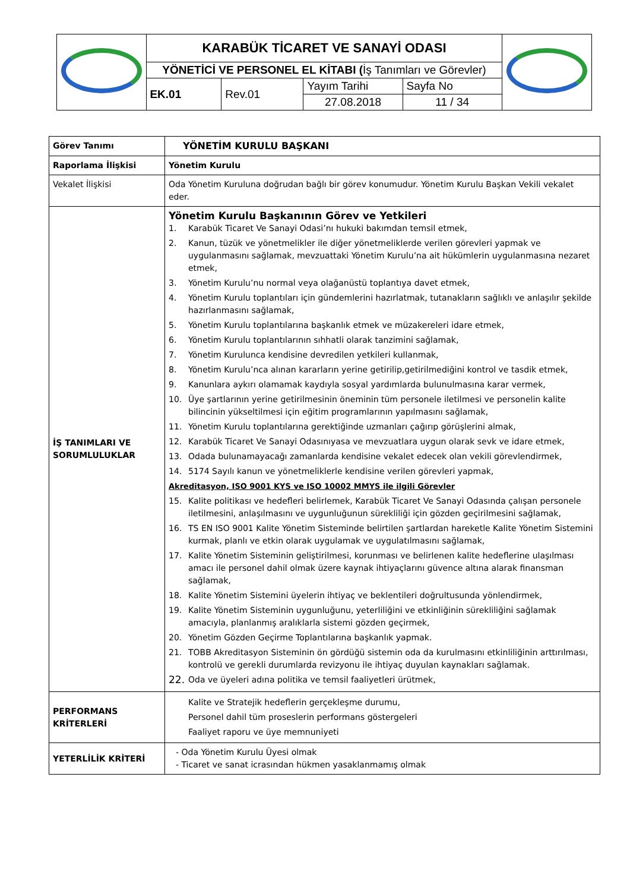| | KARABÜK TİCARET VE SANAYİ ODASI | | | | |
| | YÖNETİCİ VE PERSONEL EL KİTABI ( İş Tanımları ve Görevler) | | | | |
| | EK.01 | Rev.01 | Yayım Tarihi 27.08.2018 | Sayfa No 11 / 34 | |
| Görev Tanımı | YÖNETİM KURULU BAŞKANI |
| Raporlama İlişkisi | Yönetim Kurulu |
| Vekalet İlişkisi | Oda Yönetim Kuruluna doğrudan bağlı bir görev konumudur. Yönetim Kurulu Başkan Vekili vekalet eder. |
| İŞ TANIMLARI VE SORUMLULUKLAR | Yönetim Kurulu Başkanının Görev ve Yetkileri 1. Karabük Ticaret Ve Sanayi Odasi’nı hukuki bakımdan temsil etmek, 2. Kanun, tüzük ve yönetmelikler ile diğer yönetmeliklerde verilen görevleri yapmak ve uygulanmasını sağlamak, mevzuattaki Yönetim Kurulu’na ait hükümlerin uygulanmasına nezaret etmek, 3. Yönetim Kurulu’nu normal veya olağanüstü toplantıya davet etmek, 4. Yönetim Kurulu toplantıları için gündemlerini hazırlatmak, tutanakların sağlıklı ve anlaşılır şekilde hazırlanmasını sağlamak, 5. Yönetim Kurulu toplantılarına başkanlık etmek ve müzakereleri idare etmek, 6. Yönetim Kurulu toplantılarının sıhhatli olarak tanzimini sağlamak, 7. Yönetim Kurulunca kendisine devredilen yetkileri kullanmak, 8. Yönetim Kurulu’nca alınan kararların yerine getirilip,getirilmediğini kontrol ve tasdik etmek, 9. Kanunlara aykırı olamamak kaydıyla sosyal yardımlarda bulunulmasına karar vermek, 10. Üye şartlarının yerine getirilmesinin öneminin tüm personele iletilmesi ve personelin kalite bilincinin yükseltilmesi için eğitim programlarının yapılmasını sağlamak, 11. Yönetim Kurulu toplantılarına gerektiğinde uzmanları çağırıp görüşlerini almak, 12. Karabük Ticaret Ve Sanayi Odasınıyasa ve mevzuatlara uygun olarak sevk ve idare etmek, 13. Odada bulunamayacağı zamanlarda kendisine vekalet edecek olan vekili görevlendirmek, 14. 5174 Sayılı kanun ve yönetmeliklerle kendisine verilen görevleri yapmak, Akreditasyon, ISO 9001 KYS ve ISO 10002 MMYS ile ilgili Görevler 15. Kalite politikası ve hedefleri belirlemek, Karabük Ticaret Ve Sanayi Odasında çalışan personele iletilmesini, anlaşılmasını ve uygunluğunun sürekliliği için gözden geçirilmesini sağlamak, 16. TS EN ISO 9001 Kalite Yönetim Sisteminde belirtilen şartlardan hareketle Kalite Yönetim Sistemini kurmak, planlı ve etkin olarak uygulamak ve uygulatılmasını sağlamak, 17. Kalite Yönetim Sisteminin geliştirilmesi, korunması ve belirlenen kalite hedeflerine ulaşılması amacı ile personel dahil olmak üzere kaynak ihtiyaçlarını güvence altına alarak finansman sağlamak, 18. Kalite Yönetim Sistemini üyelerin ihtiyaç ve beklentileri doğrultusunda yönlendirmek, 19. Kalite Yönetim Sisteminin uygunluğunu, yeterliliğini ve etkinliğinin sürekliliğini sağlamak amacıyla, planlanmış aralıklarla sistemi gözden geçirmek, 20. Yönetim Gözden Geçirme Toplantılarına başkanlık yapmak. 21. TOBB Akreditasyon Sisteminin ön gördüğü sistemin oda da kurulmasını etkinliliğinin arttırılması, kontrolü ve gerekli durumlarda revizyonu ile ihtiyaç duyulan kaynakları sağlamak. 22. Oda ve üyeleri adına politika ve temsil faaliyetleri ürütmek, |
| PERFORMANS KRİTERLERİ | Kalite ve Stratejik hedeflerin gerçekleşme durumu, Personel dahil tüm proseslerin performans göstergeleri Faaliyet raporu ve üye memnuniyeti |
| YETERLİLİK KRİTERİ | - Oda Yönetim Kurulu Üyesi olmak - Ticaret ve sanat icrasından hükmen yasaklanmamış olmak |